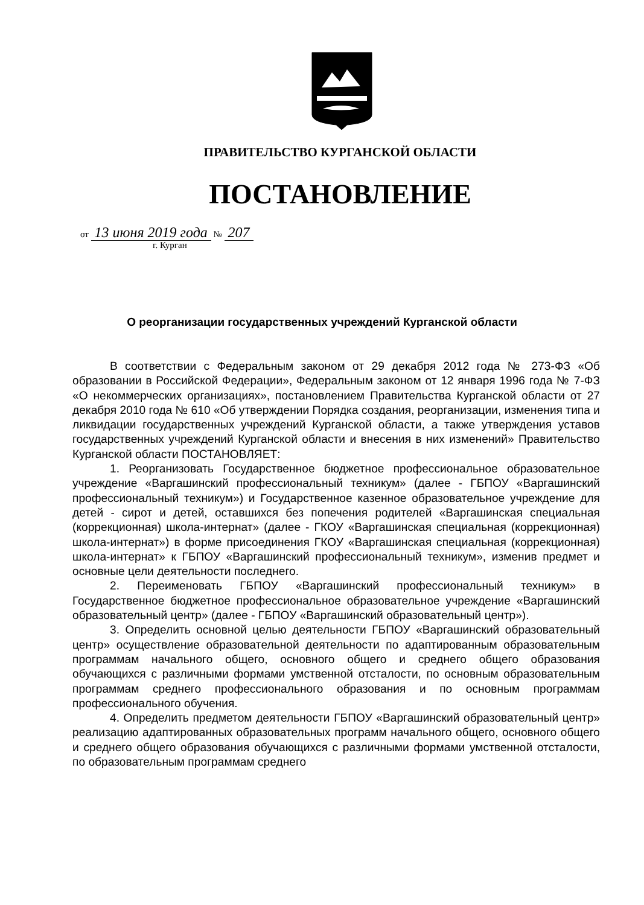ПРАВИТЕЛЬСТВО КУРГАНСКОЙ ОБЛАСТИ
ПОСТАНОВЛЕНИЕ
от 13 июня 2019 года № 207
г. Курган
О реорганизации государственных учреждений Курганской области
В соответствии с Федеральным законом от 29 декабря 2012 года № 273-ФЗ «Об образовании в Российской Федерации», Федеральным законом от 12 января 1996 года № 7-ФЗ «О некоммерческих организациях», постановлением Правительства Курганской области от 27 декабря 2010 года № 610 «Об утверждении Порядка создания, реорганизации, изменения типа и ликвидации государственных учреждений Курганской области, а также утверждения уставов государственных учреждений Курганской области и внесения в них изменений» Правительство Курганской области ПОСТАНОВЛЯЕТ:
1. Реорганизовать Государственное бюджетное профессиональное образовательное учреждение «Варгашинский профессиональный техникум» (далее - ГБПОУ «Варгашинский профессиональный техникум») и Государственное казенное образовательное учреждение для детей - сирот и детей, оставшихся без попечения родителей «Варгашинская специальная (коррекционная) школа-интернат» (далее - ГКОУ «Варгашинская специальная (коррекционная) школа-интернат») в форме присоединения ГКОУ «Варгашинская специальная (коррекционная) школа-интернат» к ГБПОУ «Варгашинский профессиональный техникум», изменив предмет и основные цели деятельности последнего.
2. Переименовать ГБПОУ «Варгашинский профессиональный техникум» в Государственное бюджетное профессиональное образовательное учреждение «Варгашинский образовательный центр» (далее - ГБПОУ «Варгашинский образовательный центр»).
3. Определить основной целью деятельности ГБПОУ «Варгашинский образовательный центр» осуществление образовательной деятельности по адаптированным образовательным программам начального общего, основного общего и среднего общего образования обучающихся с различными формами умственной отсталости, по основным образовательным программам среднего профессионального образования и по основным программам профессионального обучения.
4. Определить предметом деятельности ГБПОУ «Варгашинский образовательный центр» реализацию адаптированных образовательных программ начального общего, основного общего и среднего общего образования обучающихся с различными формами умственной отсталости, по образовательным программам среднего